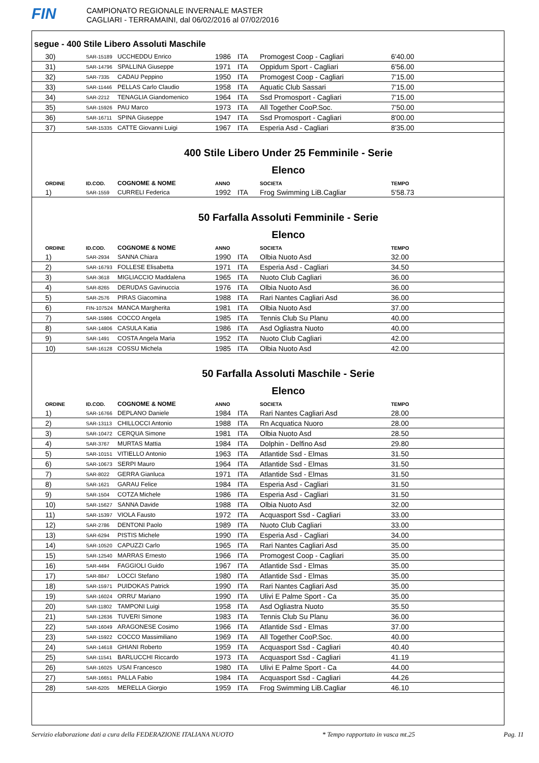FIN
CAMPIONATO REGIONALE INVERNALE MASTER
CAGLIARI - TERRAMAINI, dal 06/02/2016 al 07/02/2016
segue - 400 Stile Libero Assoluti Maschile
| 30) | SAR-15189 | UCCHEDDU Enrico | 1986 | ITA | Promogest Coop - Cagliari | 6'40.00 |
| 31) | SAR-14796 | SPALLINA Giuseppe | 1971 | ITA | Oppidum Sport - Cagliari | 6'56.00 |
| 32) | SAR-7335 | CADAU Peppino | 1950 | ITA | Promogest Coop - Cagliari | 7'15.00 |
| 33) | SAR-11446 | PELLAS Carlo Claudio | 1958 | ITA | Aquatic Club Sassari | 7'15.00 |
| 34) | SAR-2212 | TENAGLIA Giandomenico | 1964 | ITA | Ssd Promosport - Cagliari | 7'15.00 |
| 35) | SAR-15926 | PAU Marco | 1973 | ITA | All Together CooP.Soc. | 7'50.00 |
| 36) | SAR-16711 | SPINA Giuseppe | 1947 | ITA | Ssd Promosport - Cagliari | 8'00.00 |
| 37) | SAR-15335 | CATTE Giovanni Luigi | 1967 | ITA | Esperia Asd - Cagliari | 8'35.00 |
400 Stile Libero Under 25 Femminile - Serie
Elenco
| ORDINE | ID.COD. | COGNOME & NOME | ANNO | | SOCIETA | TEMPO |
| --- | --- | --- | --- | --- | --- | --- |
| 1) | SAR-1559 | CURRELI Federica | 1992 | ITA | Frog Swimming LiB.Cagliar | 5'58.73 |
50 Farfalla Assoluti Femminile - Serie
Elenco
| ORDINE | ID.COD. | COGNOME & NOME | ANNO | | SOCIETA | TEMPO |
| --- | --- | --- | --- | --- | --- | --- |
| 1) | SAR-2934 | SANNA Chiara | 1990 | ITA | Olbia Nuoto Asd | 32.00 |
| 2) | SAR-16793 | FOLLESE Elisabetta | 1971 | ITA | Esperia Asd - Cagliari | 34.50 |
| 3) | SAR-3618 | MIGLIACCIO Maddalena | 1965 | ITA | Nuoto Club Cagliari | 36.00 |
| 4) | SAR-8265 | DERUDAS Gavinuccia | 1976 | ITA | Olbia Nuoto Asd | 36.00 |
| 5) | SAR-2576 | PIRAS Giacomina | 1988 | ITA | Rari Nantes Cagliari Asd | 36.00 |
| 6) | FIN-107524 | MANCA Margherita | 1981 | ITA | Olbia Nuoto Asd | 37.00 |
| 7) | SAR-15986 | COCCO Angela | 1985 | ITA | Tennis Club Su Planu | 40.00 |
| 8) | SAR-14806 | CASULA Katia | 1986 | ITA | Asd Ogliastra Nuoto | 40.00 |
| 9) | SAR-1491 | COSTA Angela Maria | 1952 | ITA | Nuoto Club Cagliari | 42.00 |
| 10) | SAR-16128 | COSSU Michela | 1985 | ITA | Olbia Nuoto Asd | 42.00 |
50 Farfalla Assoluti Maschile - Serie
Elenco
| ORDINE | ID.COD. | COGNOME & NOME | ANNO | | SOCIETA | TEMPO |
| --- | --- | --- | --- | --- | --- | --- |
| 1) | SAR-16766 | DEPLANO Daniele | 1984 | ITA | Rari Nantes Cagliari Asd | 28.00 |
| 2) | SAR-13113 | CHILLOCCI Antonio | 1988 | ITA | Rn Acquatica Nuoro | 28.00 |
| 3) | SAR-10472 | CERQUA Simone | 1981 | ITA | Olbia Nuoto Asd | 28.50 |
| 4) | SAR-3767 | MURTAS Mattia | 1984 | ITA | Dolphin - Delfino Asd | 29.80 |
| 5) | SAR-10151 | VITIELLO Antonio | 1963 | ITA | Atlantide Ssd - Elmas | 31.50 |
| 6) | SAR-10673 | SERPI Mauro | 1964 | ITA | Atlantide Ssd - Elmas | 31.50 |
| 7) | SAR-8022 | GERRA Gianluca | 1971 | ITA | Atlantide Ssd - Elmas | 31.50 |
| 8) | SAR-1621 | GARAU Felice | 1984 | ITA | Esperia Asd - Cagliari | 31.50 |
| 9) | SAR-1504 | COTZA Michele | 1986 | ITA | Esperia Asd - Cagliari | 31.50 |
| 10) | SAR-15627 | SANNA Davide | 1988 | ITA | Olbia Nuoto Asd | 32.00 |
| 11) | SAR-15397 | VIOLA Fausto | 1972 | ITA | Acquasport Ssd - Cagliari | 33.00 |
| 12) | SAR-2786 | DENTONI Paolo | 1989 | ITA | Nuoto Club Cagliari | 33.00 |
| 13) | SAR-6294 | PISTIS Michele | 1990 | ITA | Esperia Asd - Cagliari | 34.00 |
| 14) | SAR-10520 | CAPUZZI Carlo | 1965 | ITA | Rari Nantes Cagliari Asd | 35.00 |
| 15) | SAR-12540 | MARRAS Ernesto | 1966 | ITA | Promogest Coop - Cagliari | 35.00 |
| 16) | SAR-4494 | FAGGIOLI Guido | 1967 | ITA | Atlantide Ssd - Elmas | 35.00 |
| 17) | SAR-8847 | LOCCI Stefano | 1980 | ITA | Atlantide Ssd - Elmas | 35.00 |
| 18) | SAR-15971 | PUIDOKAS Patrick | 1990 | ITA | Rari Nantes Cagliari Asd | 35.00 |
| 19) | SAR-16024 | ORRU' Mariano | 1990 | ITA | Ulivi E Palme Sport - Ca | 35.00 |
| 20) | SAR-11802 | TAMPONI Luigi | 1958 | ITA | Asd Ogliastra Nuoto | 35.50 |
| 21) | SAR-12636 | TUVERI Simone | 1983 | ITA | Tennis Club Su Planu | 36.00 |
| 22) | SAR-16049 | ARAGONESE Cosimo | 1966 | ITA | Atlantide Ssd - Elmas | 37.00 |
| 23) | SAR-15922 | COCCO Massimiliano | 1969 | ITA | All Together CooP.Soc. | 40.00 |
| 24) | SAR-14618 | GHIANI Roberto | 1959 | ITA | Acquasport Ssd - Cagliari | 40.40 |
| 25) | SAR-11541 | BARLUCCHI Riccardo | 1973 | ITA | Acquasport Ssd - Cagliari | 41.19 |
| 26) | SAR-16025 | USAI Francesco | 1980 | ITA | Ulivi E Palme Sport - Ca | 44.00 |
| 27) | SAR-16651 | PALLA Fabio | 1984 | ITA | Acquasport Ssd - Cagliari | 44.26 |
| 28) | SAR-6205 | MERELLA Giorgio | 1959 | ITA | Frog Swimming LiB.Cagliar | 46.10 |
Servizio elaborazione dati a cura della FEDERAZIONE ITALIANA NUOTO * Tempo rapportato in vasca mt.25 Pag. 11